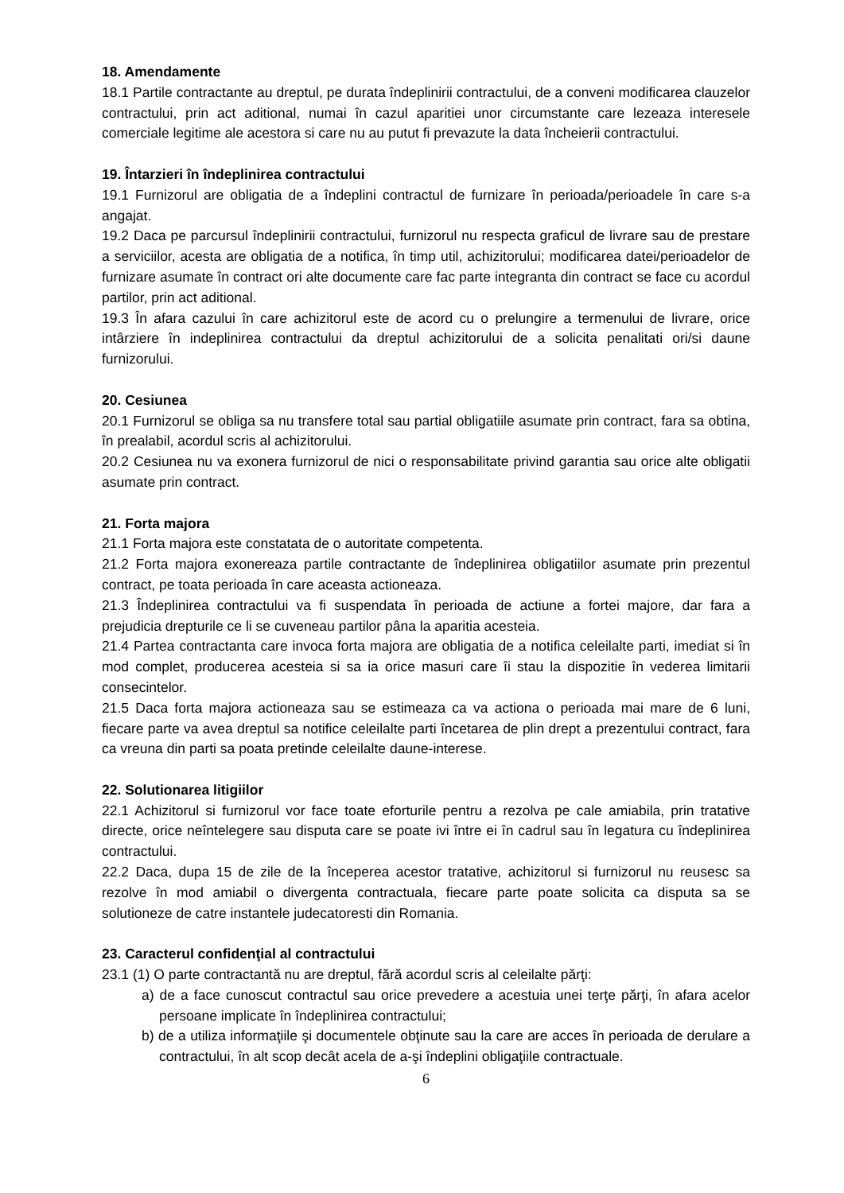18. Amendamente
18.1 Partile contractante au dreptul, pe durata îndeplinirii contractului, de a conveni modificarea clauzelor contractului, prin act aditional, numai în cazul aparitiei unor circumstante care lezeaza interesele comerciale legitime ale acestora si care nu au putut fi prevazute la data încheierii contractului.
19. Întarzieri în îndeplinirea contractului
19.1 Furnizorul are obligatia de a îndeplini contractul de furnizare în perioada/perioadele în care s-a angajat.
19.2 Daca pe parcursul îndeplinirii contractului, furnizorul nu respecta graficul de livrare sau de prestare a serviciilor, acesta are obligatia de a notifica, în timp util, achizitorului; modificarea datei/perioadelor de furnizare asumate în contract ori alte documente care fac parte integranta din contract se face cu acordul partilor, prin act aditional.
19.3 În afara cazului în care achizitorul este de acord cu o prelungire a termenului de livrare, orice intârziere în indeplinirea contractului da dreptul achizitorului de a solicita penalitati ori/si daune furnizorului.
20. Cesiunea
20.1 Furnizorul se obliga sa nu transfere total sau partial obligatiile asumate prin contract, fara sa obtina, în prealabil, acordul scris al achizitorului.
20.2 Cesiunea nu va exonera furnizorul de nici o responsabilitate privind garantia sau orice alte obligatii asumate prin contract.
21. Forta majora
21.1 Forta majora este constatata de o autoritate competenta.
21.2 Forta majora exonereaza partile contractante de îndeplinirea obligatiilor asumate prin prezentul contract, pe toata perioada în care aceasta actioneaza.
21.3 Îndeplinirea contractului va fi suspendata în perioada de actiune a fortei majore, dar fara a prejudicia drepturile ce li se cuveneau partilor pâna la aparitia acesteia.
21.4 Partea contractanta care invoca forta majora are obligatia de a notifica celeilalte parti, imediat si în mod complet, producerea acesteia si sa ia orice masuri care îi stau la dispozitie în vederea limitarii consecintelor.
21.5 Daca forta majora actioneaza sau se estimeaza ca va actiona o perioada mai mare de 6 luni, fiecare parte va avea dreptul sa notifice celeilalte parti încetarea de plin drept a prezentului contract, fara ca vreuna din parti sa poata pretinde celeilalte daune-interese.
22. Solutionarea litigiilor
22.1 Achizitorul si furnizorul vor face toate eforturile pentru a rezolva pe cale amiabila, prin tratative directe, orice neîntelegere sau disputa care se poate ivi între ei în cadrul sau în legatura cu îndeplinirea contractului.
22.2 Daca, dupa 15 de zile de la începerea acestor tratative, achizitorul si furnizorul nu reusesc sa rezolve în mod amiabil o divergenta contractuala, fiecare parte poate solicita ca disputa sa se solutioneze de catre instantele judecatoresti din Romania.
23. Caracterul confidenţial al contractului
23.1 (1) O parte contractantă nu are dreptul, fără acordul scris al celeilalte părţi:
a) de a face cunoscut contractul sau orice prevedere a acestuia unei terţe părţi, în afara acelor persoane implicate în îndeplinirea contractului;
b) de a utiliza informaţiile şi documentele obţinute sau la care are acces în perioada de derulare a contractului, în alt scop decât acela de a-şi îndeplini obligaţiile contractuale.
6